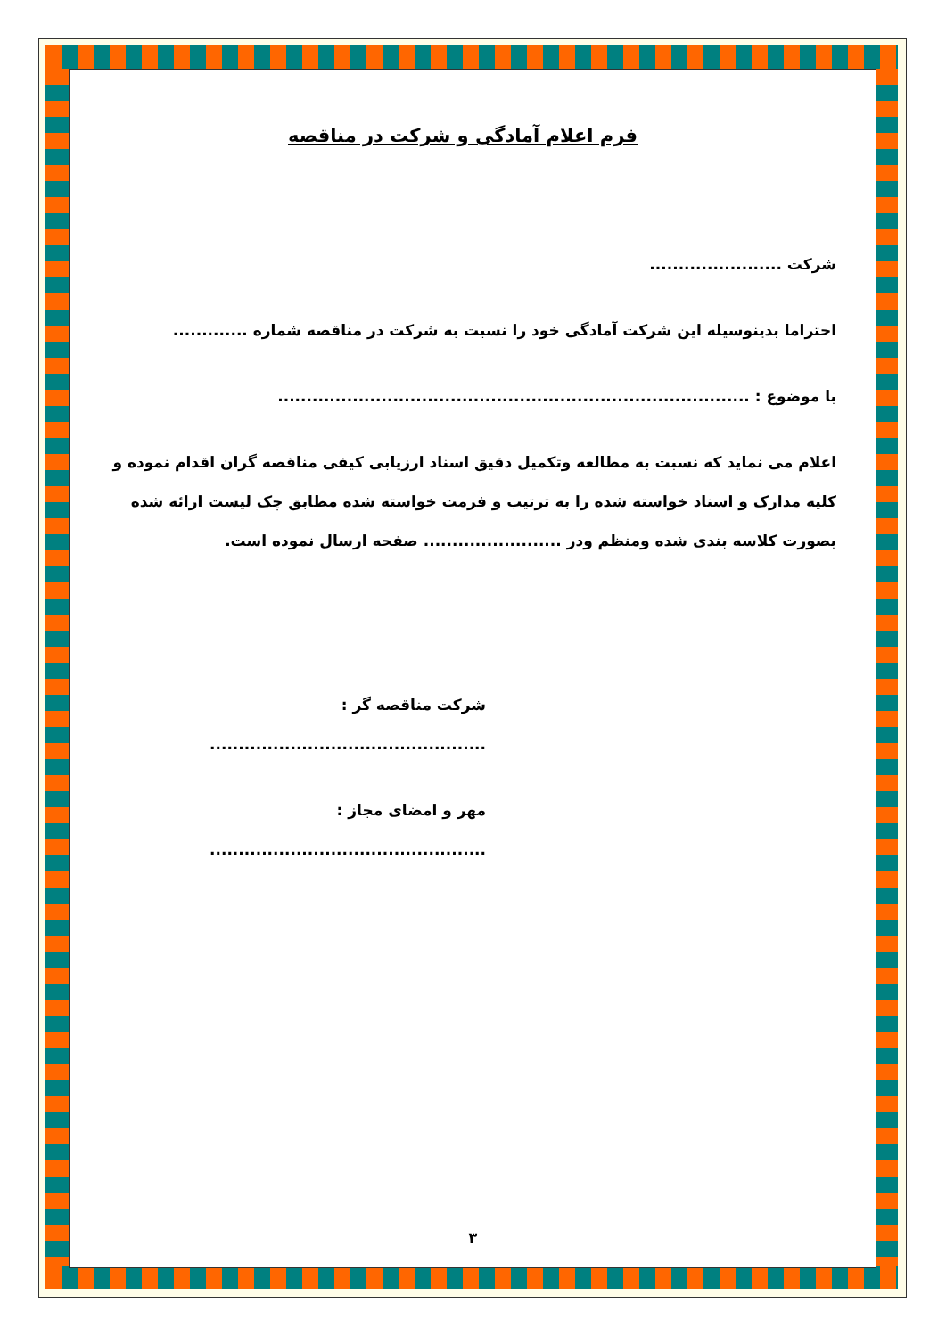فرم اعلام آمادگی و شرکت در مناقصه
شرکت .......................
احتراما بدینوسیله این شرکت آمادگی خود را نسبت به شرکت در مناقصه شماره .............
با موضوع : ..................................................................................
اعلام می نماید که نسبت به مطالعه وتکمیل دقیق اسناد ارزیابی کیفی مناقصه گران اقدام نموده و کلیه مدارک و اسناد خواسته شده را به ترتیب و فرمت خواسته شده مطابق چک لیست ارائه شده بصورت کلاسه بندی شده ومنظم ودر ........................ صفحه ارسال نموده است.
شرکت مناقصه گر : ................................................
مهر و امضای مجاز : ................................................
۳